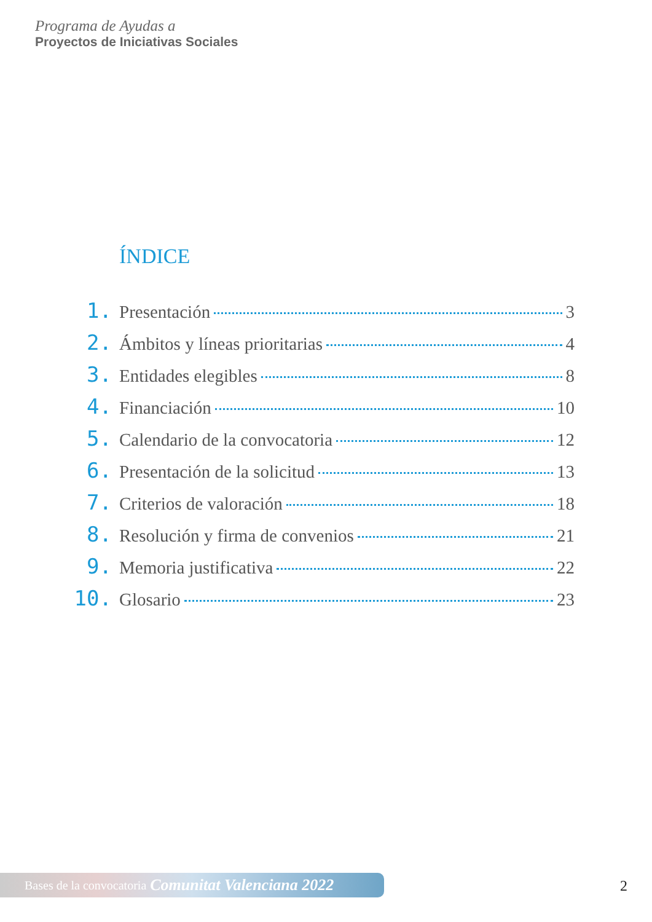Programa de Ayudas a
Proyectos de Iniciativas Sociales
ÍNDICE
1. Presentación 3
2. Ámbitos y líneas prioritarias 4
3. Entidades elegibles 8
4. Financiación 10
5. Calendario de la convocatoria 12
6. Presentación de la solicitud 13
7. Criterios de valoración 18
8. Resolución y firma de convenios 21
9. Memoria justificativa 22
10. Glosario 23
Bases de la convocatoria Comunitat Valenciana 2022 2